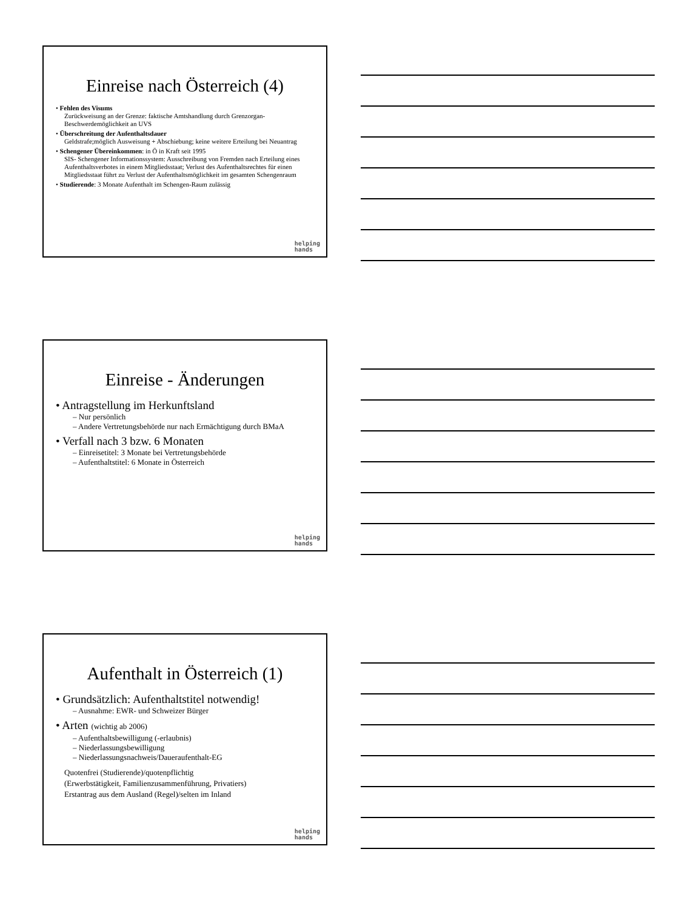Einreise nach Österreich (4)
• Fehlen des Visums
Zurückweisung an der Grenze: faktische Amtshandlung durch Grenzorgan- Beschwerdemöglichkeit an UVS
• Überschreitung der Aufenthaltsdauer
Geldstrafe;möglich Ausweisung + Abschiebung; keine weitere Erteilung bei Neuantrag
• Schengener Übereinkommen: in Ö in Kraft seit 1995
SIS- Schengener Informationssystem: Ausschreibung von Fremden nach Erteilung eines Aufenthaltsverbotes in einem Mitgliedsstaat; Verlust des Aufenthaltsrechtes für einen Mitgliedsstaat führt zu Verlust der Aufenthaltsmöglichkeit im gesamten Schengenraum
• Studierende: 3 Monate Aufenthalt im Schengen-Raum zulässig
helping
hands
Einreise - Änderungen
• Antragstellung im Herkunftsland
– Nur persönlich
– Andere Vertretungsbehörde nur nach Ermächtigung durch BMaA
• Verfall nach 3 bzw. 6 Monaten
– Einreisetitel: 3 Monate bei Vertretungsbehörde
– Aufenthaltstitel: 6 Monate in Österreich
helping
hands
Aufenthalt in Österreich (1)
• Grundsätzlich: Aufenthaltstitel notwendig!
– Ausnahme: EWR- und Schweizer Bürger
• Arten (wichtig ab 2006)
– Aufenthaltsbewilligung (-erlaubnis)
– Niederlassungsbewilligung
– Niederlassungsnachweis/Daueraufenthalt-EG
Quotenfrei (Studierende)/quotenpflichtig
(Erwerbstätigkeit, Familienzusammenführung, Privatiers)
Erstantrag aus dem Ausland (Regel)/selten im Inland
helping
hands